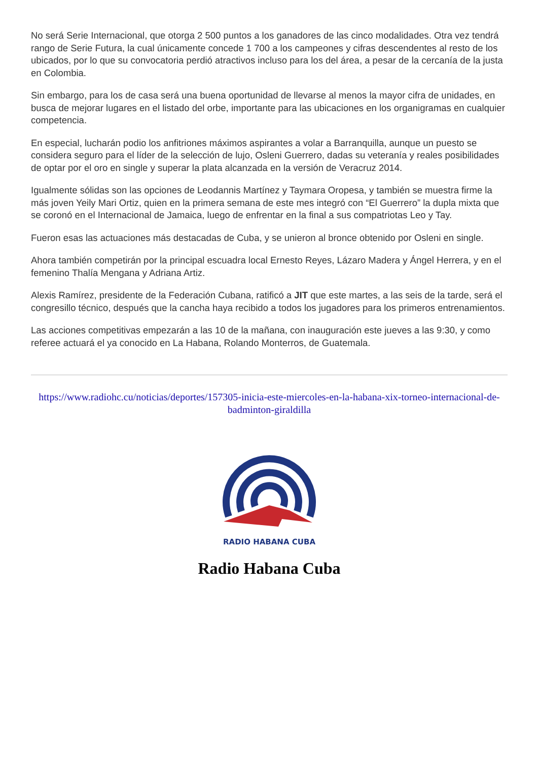No será Serie Internacional, que otorga 2 500 puntos a los ganadores de las cinco modalidades. Otra vez tendrá rango de Serie Futura, la cual únicamente concede 1 700 a los campeones y cifras descendentes al resto de los ubicados, por lo que su convocatoria perdió atractivos incluso para los del área, a pesar de la cercanía de la justa en Colombia.
Sin embargo, para los de casa será una buena oportunidad de llevarse al menos la mayor cifra de unidades, en busca de mejorar lugares en el listado del orbe, importante para las ubicaciones en los organigramas en cualquier competencia.
En especial, lucharán podio los anfitriones máximos aspirantes a volar a Barranquilla, aunque un puesto se considera seguro para el líder de la selección de lujo, Osleni Guerrero, dadas su veteranía y reales posibilidades de optar por el oro en single y superar la plata alcanzada en la versión de Veracruz 2014.
Igualmente sólidas son las opciones de Leodannis Martínez y Taymara Oropesa, y también se muestra firme la más joven Yeily Mari Ortiz, quien en la primera semana de este mes integró con “El Guerrero” la dupla mixta que se coronó en el Internacional de Jamaica, luego de enfrentar en la final a sus compatriotas Leo y Tay.
Fueron esas las actuaciones más destacadas de Cuba, y se unieron al bronce obtenido por Osleni en single.
Ahora también competirán por la principal escuadra local Ernesto Reyes, Lázaro Madera y Ángel Herrera, y en el femenino Thalía Mengana y Adriana Artiz.
Alexis Ramírez, presidente de la Federación Cubana, ratificó a JIT que este martes, a las seis de la tarde, será el congresillo técnico, después que la cancha haya recibido a todos los jugadores para los primeros entrenamientos.
Las acciones competitivas empezarán a las 10 de la mañana, con inauguración este jueves a las 9:30, y como referee actuará el ya conocido en La Habana, Rolando Monterros, de Guatemala.
https://www.radiohc.cu/noticias/deportes/157305-inicia-este-miercoles-en-la-habana-xix-torneo-internacional-de-badminton-giraldilla
RADIO HABANA CUBA
Radio Habana Cuba